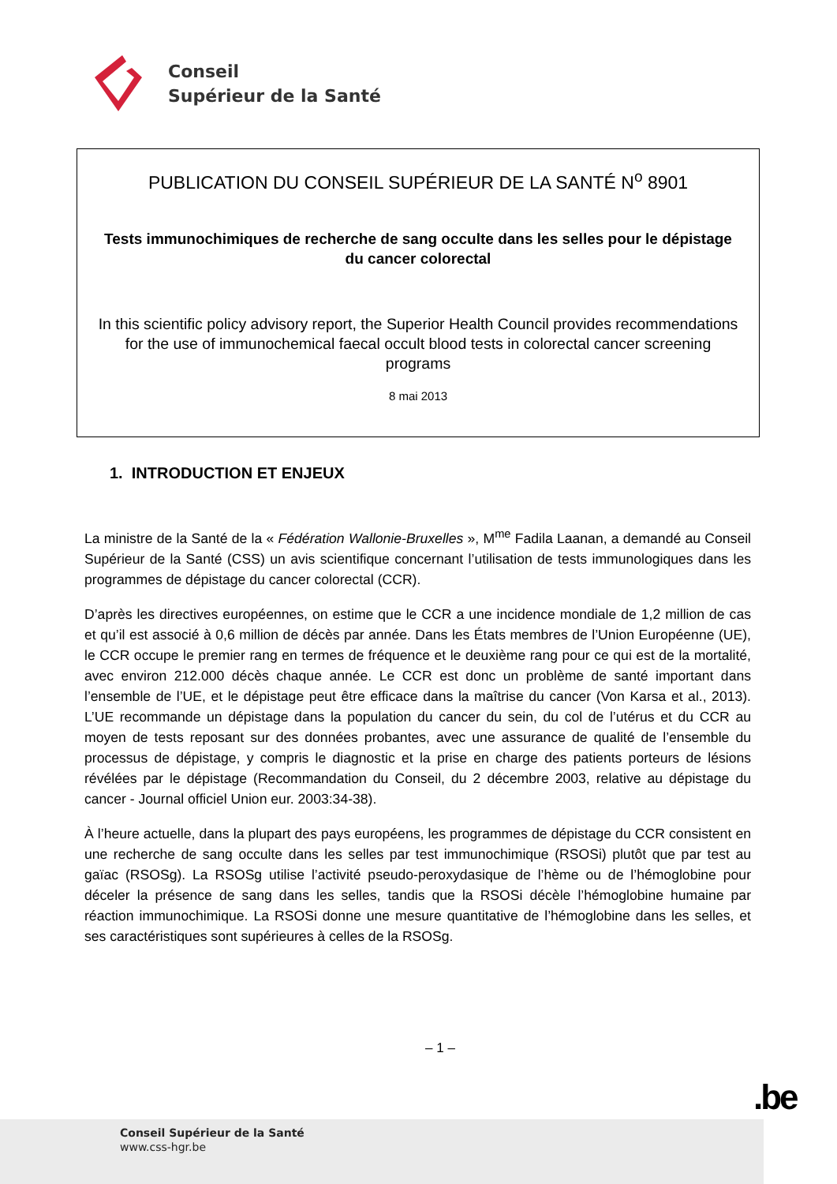Conseil
Supérieur de la Santé
PUBLICATION DU CONSEIL SUPÉRIEUR DE LA SANTÉ N<sup>o</sup> 8901
Tests immunochimiques de recherche de sang occulte dans les selles pour le dépistage du cancer colorectal
In this scientific policy advisory report, the Superior Health Council provides recommendations for the use of immunochemical faecal occult blood tests in colorectal cancer screening programs
8 mai 2013
1. INTRODUCTION ET ENJEUX
La ministre de la Santé de la « Fédération Wallonie-Bruxelles », M<sup>me</sup> Fadila Laanan, a demandé au Conseil Supérieur de la Santé (CSS) un avis scientifique concernant l’utilisation de tests immunologiques dans les programmes de dépistage du cancer colorectal (CCR).
D’après les directives européennes, on estime que le CCR a une incidence mondiale de 1,2 million de cas et qu’il est associé à 0,6 million de décès par année. Dans les États membres de l’Union Européenne (UE), le CCR occupe le premier rang en termes de fréquence et le deuxième rang pour ce qui est de la mortalité, avec environ 212.000 décès chaque année. Le CCR est donc un problème de santé important dans l’ensemble de l’UE, et le dépistage peut être efficace dans la maîtrise du cancer (Von Karsa et al., 2013). L’UE recommande un dépistage dans la population du cancer du sein, du col de l’utérus et du CCR au moyen de tests reposant sur des données probantes, avec une assurance de qualité de l’ensemble du processus de dépistage, y compris le diagnostic et la prise en charge des patients porteurs de lésions révélées par le dépistage (Recommandation du Conseil, du 2 décembre 2003, relative au dépistage du cancer - Journal officiel Union eur. 2003:34-38).
À l’heure actuelle, dans la plupart des pays européens, les programmes de dépistage du CCR consistent en une recherche de sang occulte dans les selles par test immunochimique (RSOSi) plutôt que par test au gaïac (RSOSg). La RSOSg utilise l’activité pseudo-peroxydasique de l’hème ou de l’hémoglobine pour déceler la présence de sang dans les selles, tandis que la RSOSi décèle l’hémoglobine humaine par réaction immunochimique. La RSOSi donne une mesure quantitative de l’hémoglobine dans les selles, et ses caractéristiques sont supérieures à celles de la RSOSg.
– 1 –
Conseil Supérieur de la Santé
www.css-hgr.be
.be